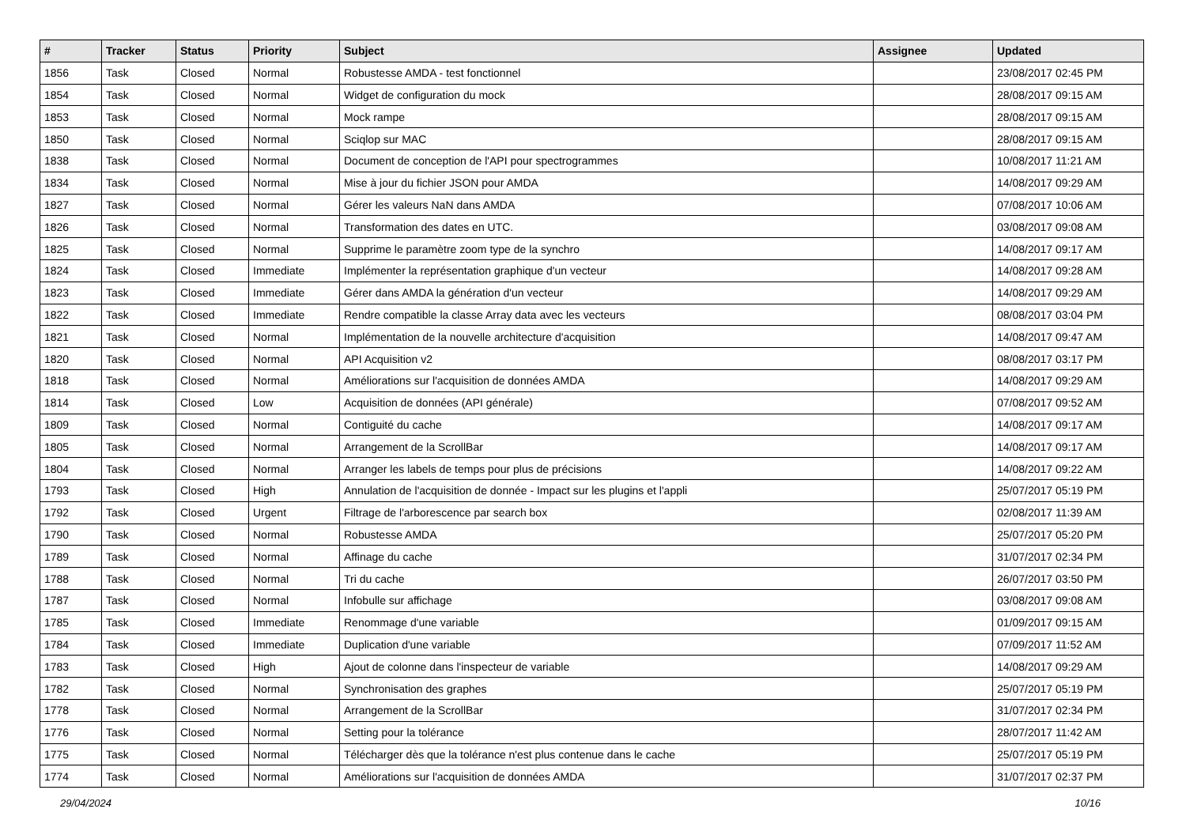| # | Tracker | Status | Priority | Subject | Assignee | Updated |
| --- | --- | --- | --- | --- | --- | --- |
| 1856 | Task | Closed | Normal | Robustesse AMDA - test fonctionnel | | 23/08/2017 02:45 PM |
| 1854 | Task | Closed | Normal | Widget de configuration du mock | | 28/08/2017 09:15 AM |
| 1853 | Task | Closed | Normal | Mock rampe | | 28/08/2017 09:15 AM |
| 1850 | Task | Closed | Normal | Sciqlop sur MAC | | 28/08/2017 09:15 AM |
| 1838 | Task | Closed | Normal | Document de conception de l'API pour spectrogrammes | | 10/08/2017 11:21 AM |
| 1834 | Task | Closed | Normal | Mise à jour du fichier JSON pour AMDA | | 14/08/2017 09:29 AM |
| 1827 | Task | Closed | Normal | Gérer les valeurs NaN dans AMDA | | 07/08/2017 10:06 AM |
| 1826 | Task | Closed | Normal | Transformation des dates en UTC. | | 03/08/2017 09:08 AM |
| 1825 | Task | Closed | Normal | Supprime le paramètre zoom type de la synchro | | 14/08/2017 09:17 AM |
| 1824 | Task | Closed | Immediate | Implémenter la représentation graphique d'un vecteur | | 14/08/2017 09:28 AM |
| 1823 | Task | Closed | Immediate | Gérer dans AMDA la génération d'un vecteur | | 14/08/2017 09:29 AM |
| 1822 | Task | Closed | Immediate | Rendre compatible la classe Array data avec les vecteurs | | 08/08/2017 03:04 PM |
| 1821 | Task | Closed | Normal | Implémentation de la nouvelle architecture d'acquisition | | 14/08/2017 09:47 AM |
| 1820 | Task | Closed | Normal | API Acquisition v2 | | 08/08/2017 03:17 PM |
| 1818 | Task | Closed | Normal | Améliorations sur l'acquisition de données AMDA | | 14/08/2017 09:29 AM |
| 1814 | Task | Closed | Low | Acquisition de données (API générale) | | 07/08/2017 09:52 AM |
| 1809 | Task | Closed | Normal | Contiguité du cache | | 14/08/2017 09:17 AM |
| 1805 | Task | Closed | Normal | Arrangement de la ScrollBar | | 14/08/2017 09:17 AM |
| 1804 | Task | Closed | Normal | Arranger les labels de temps pour plus de précisions | | 14/08/2017 09:22 AM |
| 1793 | Task | Closed | High | Annulation de l'acquisition de donnée - Impact sur les plugins et l'appli | | 25/07/2017 05:19 PM |
| 1792 | Task | Closed | Urgent | Filtrage de l'arborescence par search box | | 02/08/2017 11:39 AM |
| 1790 | Task | Closed | Normal | Robustesse AMDA | | 25/07/2017 05:20 PM |
| 1789 | Task | Closed | Normal | Affinage du cache | | 31/07/2017 02:34 PM |
| 1788 | Task | Closed | Normal | Tri du cache | | 26/07/2017 03:50 PM |
| 1787 | Task | Closed | Normal | Infobulle sur affichage | | 03/08/2017 09:08 AM |
| 1785 | Task | Closed | Immediate | Renommage d'une variable | | 01/09/2017 09:15 AM |
| 1784 | Task | Closed | Immediate | Duplication d'une variable | | 07/09/2017 11:52 AM |
| 1783 | Task | Closed | High | Ajout de colonne dans l'inspecteur de variable | | 14/08/2017 09:29 AM |
| 1782 | Task | Closed | Normal | Synchronisation des graphes | | 25/07/2017 05:19 PM |
| 1778 | Task | Closed | Normal | Arrangement de la ScrollBar | | 31/07/2017 02:34 PM |
| 1776 | Task | Closed | Normal | Setting pour la tolérance | | 28/07/2017 11:42 AM |
| 1775 | Task | Closed | Normal | Télécharger dès que la tolérance n'est plus contenue dans le cache | | 25/07/2017 05:19 PM |
| 1774 | Task | Closed | Normal | Améliorations sur l'acquisition de données AMDA | | 31/07/2017 02:37 PM |
29/04/2024 10/16